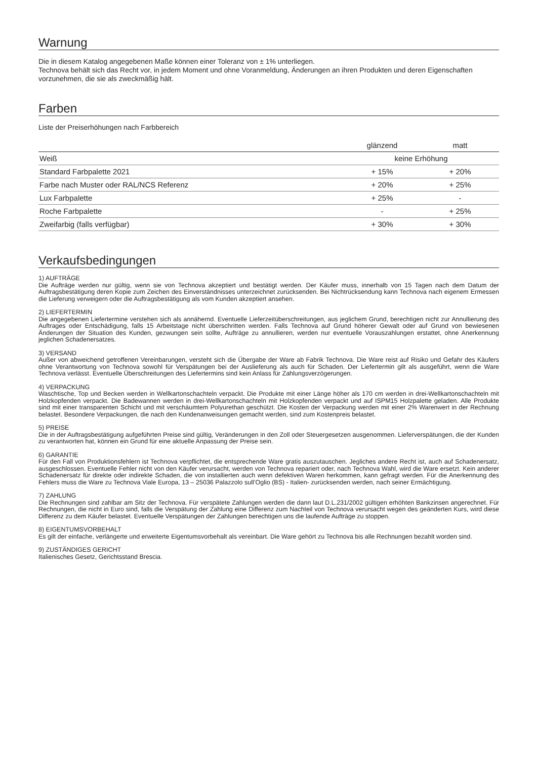Warnung
Die in diesem Katalog angegebenen Maße können einer Toleranz von ± 1% unterliegen.
Technova behält sich das Recht vor, in jedem Moment und ohne Voranmeldung, Änderungen an ihren Produkten und deren Eigenschaften vorzunehmen, die sie als zweckmäßig hält.
Farben
Liste der Preiserhöhungen nach Farbbereich
| | glänzend | matt |
| --- | --- | --- |
| Weiß | keine Erhöhung | |
| Standard Farbpalette 2021 | + 15% | + 20% |
| Farbe nach Muster oder RAL/NCS Referenz | + 20% | + 25% |
| Lux Farbpalette | + 25% | - |
| Roche Farbpalette | - | + 25% |
| Zweifarbig (falls verfügbar) | + 30% | + 30% |
Verkaufsbedingungen
1) AUFTRÄGE
Die Aufträge werden nur gültig, wenn sie von Technova akzeptiert und bestätigt werden. Der Käufer muss, innerhalb von 15 Tagen nach dem Datum der Auftragsbestätigung deren Kopie zum Zeichen des Einverständnisses unterzeichnet zurücksenden. Bei Nichtrücksendung kann Technova nach eigenem Ermessen die Lieferung verweigern oder die Auftragsbestätigung als vom Kunden akzeptiert ansehen.
2) LIEFERTERMIN
Die angegebenen Liefertermine verstehen sich als annähernd. Eventuelle Lieferzeitüberschreitungen, aus jeglichem Grund, berechtigen nicht zur Annullierung des Auftrages oder Entschädigung, falls 15 Arbeitstage nicht überschritten werden. Falls Technova auf Grund höherer Gewalt oder auf Grund von bewiesenen Änderungen der Situation des Kunden, gezwungen sein sollte, Aufträge zu annullieren, werden nur eventuelle Vorauszahlungen erstattet, ohne Anerkennung jeglichen Schadenersatzes.
3) VERSAND
Außer von abweichend getroffenen Vereinbarungen, versteht sich die Übergabe der Ware ab Fabrik Technova. Die Ware reist auf Risiko und Gefahr des Käufers ohne Verantwortung von Technova sowohl für Verspätungen bei der Auslieferung als auch für Schaden. Der Liefertermin gilt als ausgeführt, wenn die Ware Technova verlässt. Eventuelle Überschreitungen des Liefertermins sind kein Anlass für Zahlungsverzögerungen.
4) VERPACKUNG
Waschtische, Top und Becken werden in Wellkartonschachteln verpackt. Die Produkte mit einer Länge höher als 170 cm werden in drei-Wellkartonschachteln mit Holzkopfenden verpackt. Die Badewannen werden in drei-Wellkartonschachteln mit Holzkopfenden verpackt und auf ISPM15 Holzpalette geladen. Alle Produkte sind mit einer transparenten Schicht und mit verschäumtem Polyurethan geschützt. Die Kosten der Verpackung werden mit einer 2% Warenwert in der Rechnung belastet. Besondere Verpackungen, die nach den Kundenanweisungen gemacht werden, sind zum Kostenpreis belastet.
5) PREISE
Die in der Auftragsbestätigung aufgeführten Preise sind gültig, Veränderungen in den Zoll oder Steuergesetzen ausgenommen. Lieferverspätungen, die der Kunden zu verantworten hat, können ein Grund für eine aktuelle Anpassung der Preise sein.
6) GARANTIE
Für den Fall von Produktionsfehlern ist Technova verpflichtet, die entsprechende Ware gratis auszutauschen. Jegliches andere Recht ist, auch auf Schadenersatz, ausgeschlossen. Eventuelle Fehler nicht von den Käufer verursacht, werden von Technova repariert oder, nach Technova Wahl, wird die Ware ersetzt. Kein anderer Schadenersatz für direkte oder indirekte Schaden, die von installierten auch wenn defektiven Waren herkommen, kann gefragt werden. Für die Anerkennung des Fehlers muss die Ware zu Technova Viale Europa, 13 – 25036 Palazzolo sull’Oglio (BS) - Italien- zurücksenden werden, nach seiner Ermächtigung.
7) ZAHLUNG
Die Rechnungen sind zahlbar am Sitz der Technova. Für verspätete Zahlungen werden die dann laut D.L.231/2002 gültigen erhöhten Bankzinsen angerechnet. Für Rechnungen, die nicht in Euro sind, falls die Verspätung der Zahlung eine Differenz zum Nachteil von Technova verursacht wegen des geänderten Kurs, wird diese Differenz zu dem Käufer belastet. Eventuelle Verspätungen der Zahlungen berechtigen uns die laufende Aufträge zu stoppen.
8) EIGENTUMSVORBEHALT
Es gilt der einfache, verlängerte und erweiterte Eigentumsvorbehalt als vereinbart. Die Ware gehört zu Technova bis alle Rechnungen bezahlt worden sind.
9) ZUSTÄNDIGES GERICHT
Italienisches Gesetz, Gerichtsstand Brescia.